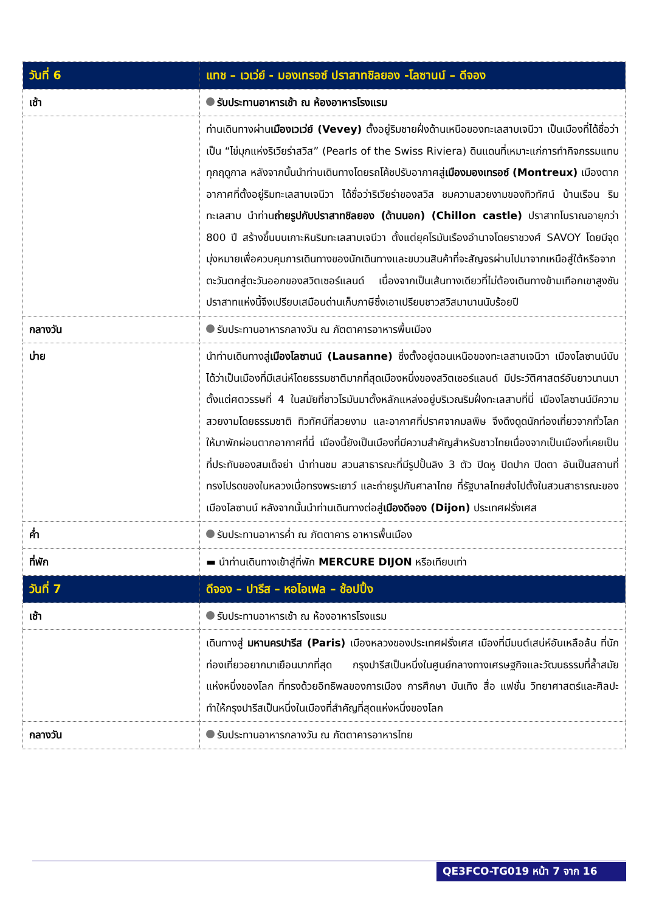| วันที่ 6 | แทช – เวเว่ย์ - มองเทรอซ์ ปราสาทชิลยอง -โลซานน์ – ดีจอง |
| --- | --- |
| เช้า | รับประทานอาหารเช้า ณ ห้องอาหารโรงแรม |
| | ท่านเดินทางผ่าน เมืองเวเว่ย์ (Vevey) ตั้งอยู่ริมชายฝั่งด้านเหนือของทะเลสาบเจนีวา เป็นเมืองที่ได้ชื่อว่าเป็น “ไข่มุกแห่งริเวียร่าสวิส” (Pearls of the Swiss Riviera) ดินแดนที่เหมาะแก่การทำกิจกรรมแทบทุกฤดูกาล หลังจากนั้นนำท่านเดินทางโดยรถโค้ชปรับอากาศสู่ เมืองมองเทรอซ์ (Montreux) เมืองตากอากาศที่ตั้งอยู่ริมทะเลสาบเจนีวา ได้ชื่อว่าริเวียร่าของสวิส ชมความสวยงามของทิวทัศน์ บ้านเรือน ริมทะเลสาบ นำท่าน ถ่ายรูปกับปราสาทชิลยอง (ด้านนอก) (Chillon castle) ปราสาทโบราณอายุกว่า 800 ปี สร้างขึ้นบนเกาะหินริมทะเลสาบเจนีวา ตั้งแต่ยุคโรมันเรืองอำนาจโดยราชวงศ์ SAVOY โดยมีจุดมุ่งหมายเพื่อควบคุมการเดินทางของนักเดินทางและขบวนสินค้าที่จะสัญจรผ่านไปมาจากเหนือสู่ใต้หรือจากตะวันตกสู่ตะวันออกของสวิตเซอร์แลนด์ เนื่องจากเป็นเส้นทางเดียวที่ไม่ต้องเดินทางข้ามเทือกเขาสูงชัน ปราสาทแห่งนี้จึงเปรียบเสมือนด่านเก็บภาษีซึ่งเอาเปรียบชาวสวิสมานานนับร้อยปี |
| กลางวัน | รับประทานอาหารกลางวัน ณ ภัตตาคารอาหารพื้นเมือง |
| บ่าย | นำท่านเดินทางสู่ เมืองโลซานน์ (Lausanne) ซึ่งตั้งอยู่ตอนเหนือของทะเลสาบเจนีวา เมืองโลซานน์นับได้ว่าเป็นเมืองที่มีเสน่ห์โดยธรรมชาติมากที่สุดเมืองหนึ่งของสวิตเซอร์แลนด์ มีประวัติศาสตร์อันยาวนานมาตั้งแต่ศตวรรษที่ 4 ในสมัยที่ชาวโรมันมาตั้งหลักแหล่งอยู่บริเวณริมฝั่งทะเลสาบที่นี่ เมืองโลซานน์มีความสวยงามโดยธรรมชาติ ทิวทัศน์ที่สวยงาม และอากาศที่ปราศจากมลพิษ จึงดึงดูดนักท่องเที่ยวจากทั่วโลกให้มาพักผ่อนตากอากาศที่นี่ เมืองนี้ยังเป็นเมืองที่มีความสำคัญสำหรับชาวไทยเนื่องจากเป็นเมืองที่เคยเป็นที่ประทับของสมเด็จย่า นำท่านชม สวนสาธารณะที่มีรูปปั้นลิง 3 ตัว ปิดหู ปิดปาก ปิดตา อันเป็นสถานที่ทรงโปรดของในหลวงเมื่อทรงพระเยาว์ และถ่ายรูปกับศาลาไทย ที่รัฐบาลไทยส่งไปตั้งในสวนสาธารณะของเมืองโลซานน์ หลังจากนั้นนำท่านเดินทางต่อสู่ เมืองดีจอง (Dijon) ประเทศฝรั่งเศส |
| ค่ำ | รับประทานอาหารค่ำ ณ ภัตตาคาร อาหารพื้นเมือง |
| ที่พัก | ▬ นำท่านเดินทางเข้าสู่ที่พัก MERCURE DIJON หรือเทียบเท่า |
| วันที่ 7 | ดีจอง – ปารีส – หอไอเฟล – ช้อปปิ้ง |
| เช้า | รับประทานอาหารเช้า ณ ห้องอาหารโรงแรม |
| | เดินทางสู่ มหานครปารีส (Paris) เมืองหลวงของประเทศฝรั่งเศส เมืองที่มีมนต์เสน่ห์อันเหลือล้น ที่นักท่องเที่ยวอยากมาเยือนมากที่สุด กรุงปารีสเป็นหนึ่งในศูนย์กลางทางเศรษฐกิจและวัฒนธรรมที่ล้ำสมัยแห่งหนึ่งของโลก ที่ทรงด้วยอิทธิพลของการเมือง การศึกษา บันเทิง สื่อ แฟชั่น วิทยาศาสตร์และศิลปะ ทำให้กรุงปารีสเป็นหนึ่งในเมืองที่สำคัญที่สุดแห่งหนึ่งของโลก |
| กลางวัน | รับประทานอาหารกลางวัน ณ ภัตตาคารอาหารไทย |
QE3FCO-TG019 หน้า 7 จาก 16